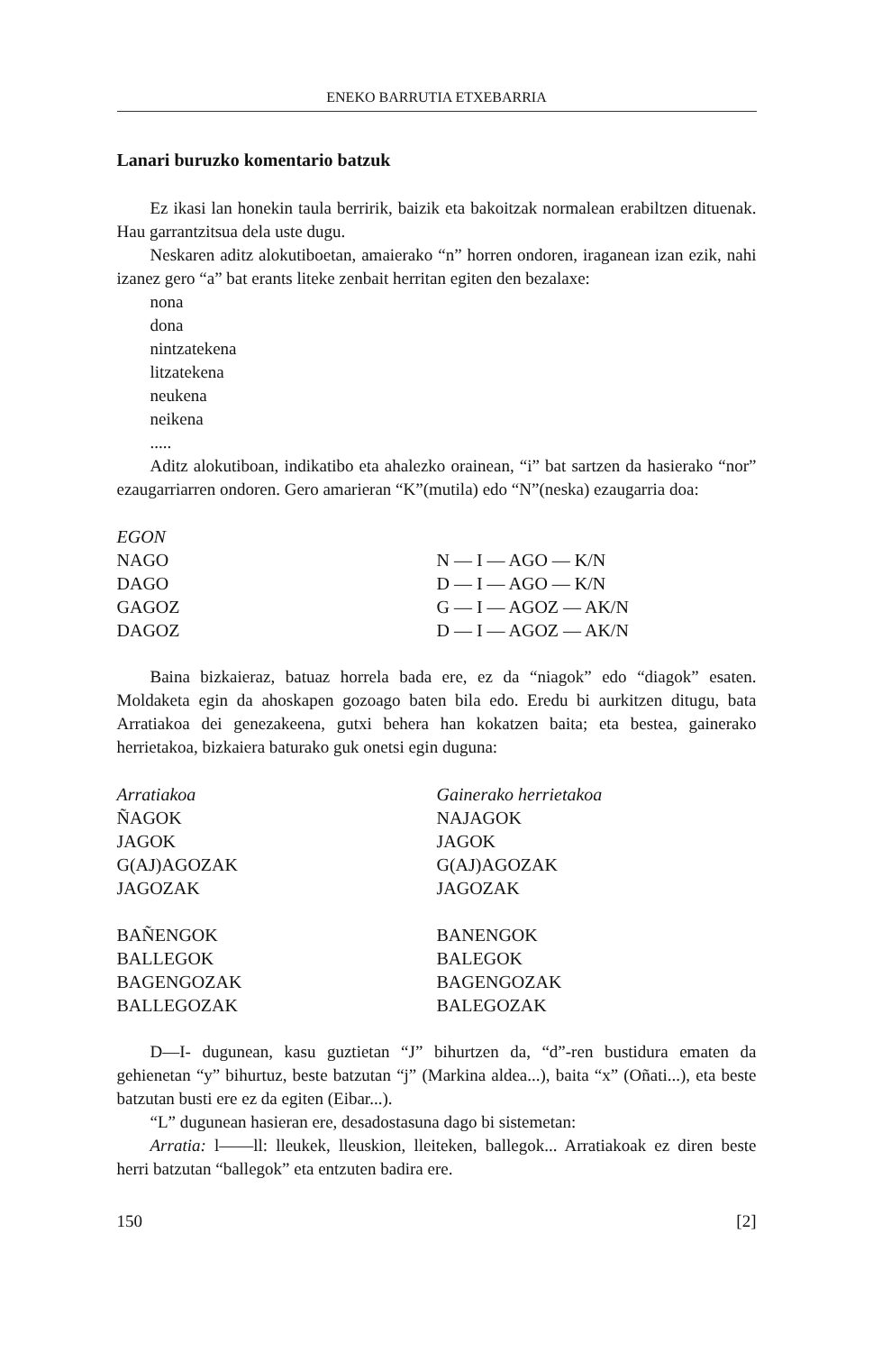ENEKO BARRUTIA ETXEBARRIA
Lanari buruzko komentario batzuk
Ez ikasi lan honekin taula berririk, baizik eta bakoitzak normalean erabiltzen dituenak. Hau garrantzitsua dela uste dugu.
Neskaren aditz alokutiboetan, amaierako “n” horren ondoren, iraganean izan ezik, nahi izanez gero “a” bat erants liteke zenbait herritan egiten den bezalaxe:
nona
dona
nintzatekena
litzatekena
neukena
neikena
.....
Aditz alokutiboan, indikatibo eta ahalezko orainean, “i” bat sartzen da hasierako “nor” ezaugarriarren ondoren. Gero amarieran “K”(mutila) edo “N”(neska) ezaugarria doa:
| EGON | |
| --- | --- |
| NAGO | N — I — AGO — K/N |
| DAGO | D — I — AGO — K/N |
| GAGOZ | G — I — AGOZ — AK/N |
| DAGOZ | D — I — AGOZ — AK/N |
Baina bizkaieraz, batuaz horrela bada ere, ez da “niagok” edo “diagok” esaten. Moldaketa egin da ahoskapen gozoago baten bila edo. Eredu bi aurkitzen ditugu, bata Arratiakoa dei genezakeena, gutxi behera han kokatzen baita; eta bestea, gainerako herrietakoa, bizkaiera baturako guk onetsi egin duguna:
| Arratiakoa | Gainerako herrietakoa |
| --- | --- |
| ÑAGOK | NAJAGOK |
| JAGOK | JAGOK |
| G(AJ)AGOZAK | G(AJ)AGOZAK |
| JAGOZAK | JAGOZAK |
| BAÑENGOK | BANENGOK |
| BALLEGOK | BALEGOK |
| BAGENGOZAK | BAGENGOZAK |
| BALLEGOZAK | BALEGOZAK |
D—I- dugunean, kasu guztietan “J” bihurtzen da, “d”-ren bustidura ematen da gehienetan “y” bihurtuz, beste batzutan “j” (Markina aldea...), baita “x” (Oñati...), eta beste batzutan busti ere ez da egiten (Eibar...).
“L” dugunean hasieran ere, desadostasuna dago bi sistemetan:
Arratia: l——ll: lleukek, lleuskion, lleiteken, ballegok... Arratiakoak ez diren beste herri batzutan “ballegok” eta entzuten badira ere.
150 [2]